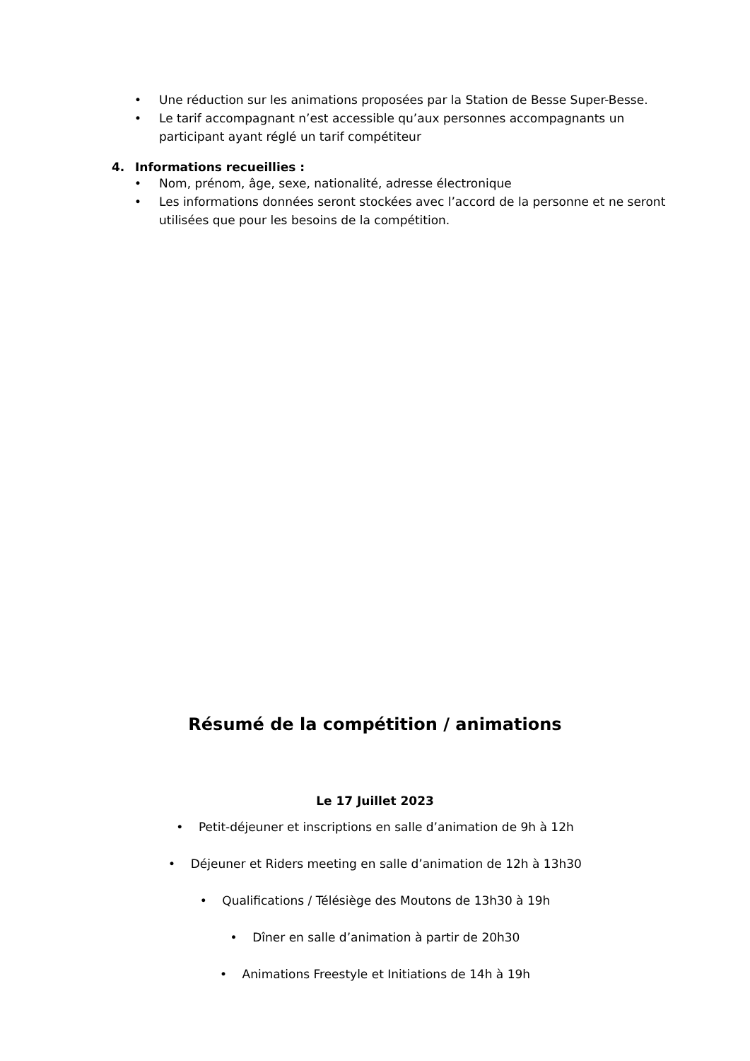• Une réduction sur les animations proposées par la Station de Besse Super-Besse.
• Le tarif accompagnant n’est accessible qu’aux personnes accompagnants un participant ayant réglé un tarif compétiteur
4. Informations recueillies :
• Nom, prénom, âge, sexe, nationalité, adresse électronique
• Les informations données seront stockées avec l’accord de la personne et ne seront utilisées que pour les besoins de la compétition.
Résumé de la compétition / animations
Le 17 Juillet 2023
• Petit-déjeuner et inscriptions en salle d’animation de 9h à 12h
• Déjeuner et Riders meeting en salle d’animation de 12h à 13h30
• Qualifications / Télésiège des Moutons de 13h30 à 19h
• Dîner en salle d’animation à partir de 20h30
• Animations Freestyle et Initiations de 14h à 19h